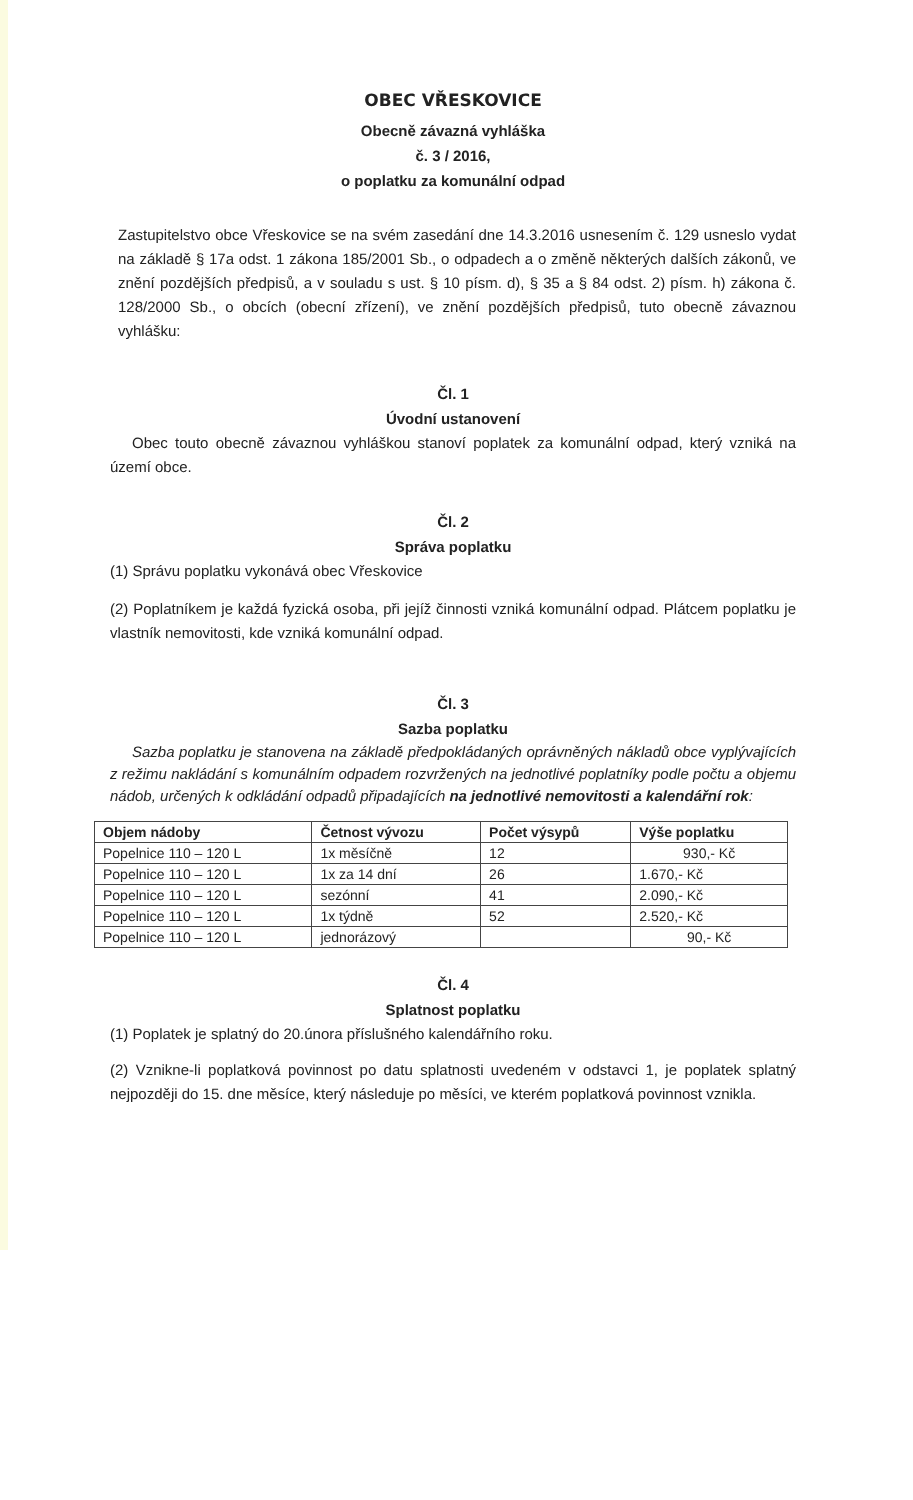OBEC VŘESKOVICE
Obecně závazná vyhláška
č. 3 / 2016,
o poplatku za komunální odpad
Zastupitelstvo obce Vřeskovice se na svém zasedání dne 14.3.2016 usnesením č. 129 usneslo vydat na základě § 17a odst. 1 zákona 185/2001 Sb., o odpadech a o změně některých dalších zákonů, ve znění pozdějších předpisů, a v souladu s ust. § 10 písm. d), § 35 a § 84 odst. 2) písm. h) zákona č. 128/2000 Sb., o obcích (obecní zřízení), ve znění pozdějších předpisů, tuto obecně závaznou vyhlášku:
Čl. 1
Úvodní ustanovení
Obec touto obecně závaznou vyhláškou stanoví poplatek za komunální odpad, který vzniká na území obce.
Čl. 2
Správa poplatku
(1) Správu poplatku vykonává obec Vřeskovice
(2) Poplatníkem je každá fyzická osoba, při jejíž činnosti vzniká komunální odpad. Plátcem poplatku je vlastník nemovitosti, kde vzniká komunální odpad.
Čl. 3
Sazba poplatku
Sazba poplatku je stanovena na základě předpokládaných oprávněných nákladů obce vyplývajících z režimu nakládání s komunálním odpadem rozvržených na jednotlivé poplatníky podle počtu a objemu nádob, určených k odkládání odpadů připadajících na jednotlivé nemovitosti a kalendářní rok:
| Objem nádoby | Četnost vývozu | Počet výsypů | Výše poplatku |
| --- | --- | --- | --- |
| Popelnice 110 – 120 L | 1x měsíčně | 12 | 930,- Kč |
| Popelnice 110 – 120 L | 1x za 14 dní | 26 | 1.670,- Kč |
| Popelnice 110 – 120 L | sezónní | 41 | 2.090,- Kč |
| Popelnice 110 – 120 L | 1x týdně | 52 | 2.520,- Kč |
| Popelnice 110 – 120 L | jednorázový | | 90,- Kč |
Čl. 4
Splatnost poplatku
(1) Poplatek je splatný do 20.února příslušného kalendářního roku.
(2) Vznikne-li poplatková povinnost po datu splatnosti uvedeném v odstavci 1, je poplatek splatný nejpozději do 15. dne měsíce, který následuje po měsíci, ve kterém poplatková povinnost vznikla.